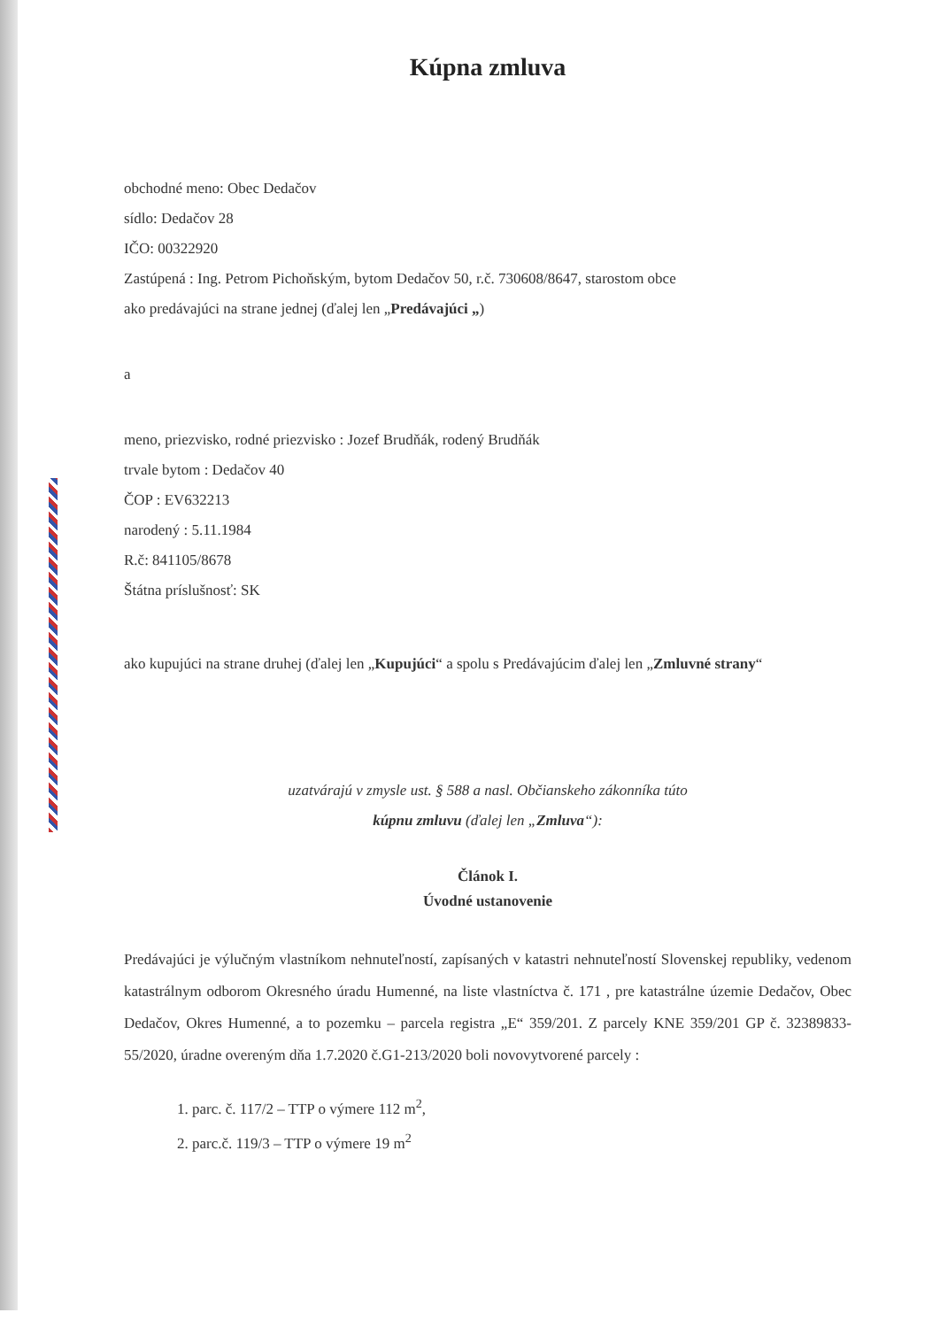Kúpna zmluva
obchodné meno: Obec Dedačov
sídlo: Dedačov 28
IČO: 00322920
Zastúpená : Ing. Petrom Pichoňským, bytom Dedačov 50, r.č. 730608/8647, starostom obce
ako predávajúci na strane jednej (ďalej len „Predávajúci „)
a
meno, priezvisko, rodné priezvisko : Jozef Brudňák, rodený Brudňák
trvale bytom : Dedačov 40
ČOP : EV632213
narodený : 5.11.1984
R.č: 841105/8678
Štátna príslušnosť: SK
ako kupujúci na strane druhej (ďalej len „Kupujúci“ a spolu s Predávajúcim ďalej len „Zmluvné strany“
uzatvárajú v zmysle ust. § 588 a nasl. Občianskeho zákonníka túto
kúpnu zmluvu (ďalej len „Zmluva“):
Článok I.
Úvodné ustanovenie
Predávajúci je výlučným vlastníkom nehnuteľností, zapísaných v katastri nehnuteľností Slovenskej republiky, vedenom katastrálnym odborom Okresného úradu Humenné, na liste vlastníctva č. 171 , pre katastrálne územie Dedačov, Obec Dedačov, Okres Humenné, a to pozemku – parcela registra „E“ 359/201. Z parcely KNE 359/201 GP č. 32389833-55/2020, úradne overeným dňa 1.7.2020 č.G1-213/2020 boli novovytvorené parcely :
1. parc. č. 117/2 – TTP o výmere 112 m<sup>2</sup>,
2. parc.č. 119/3 – TTP o výmere 19 m<sup>2</sup>